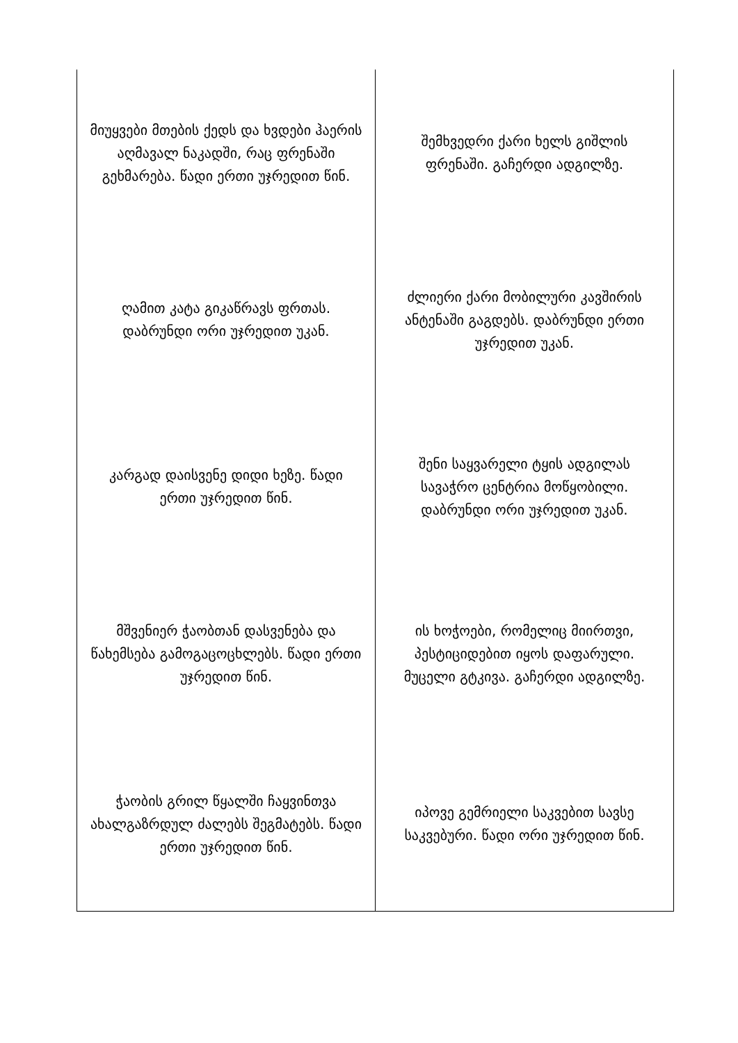| მიუყვები მთების ქედს და ხვდები ჰაერის აღმავალ ნაკადში, რაც ფრენაში გეხმარება. წადი ერთი უჯრედით წინ. | შემხვედრი ქარი ხელს გიშლის ფრენაში. გაჩერდი ადგილზე. |
| ღამით კატა გიკაწრავს ფრთას. დაბრუნდი ორი უჯრედით უკან. | ძლიერი ქარი მობილური კავშირის ანტენაში გაგდებს. დაბრუნდი ერთი უჯრედით უკან. |
| კარგად დაისვენე დიდი ხეზე. წადი ერთი უჯრედით წინ. | შენი საყვარელი ტყის ადგილას სავაჭრო ცენტრია მოწყობილი. დაბრუნდი ორი უჯრედით უკან. |
| მშვენიერ ჭაობთან დასვენება და წახემსება გამოგაცოცხლებს. წადი ერთი უჯრედით წინ. | ის ხოჭოები, რომელიც მიირთვი, პესტიციდებით იყოს დაფარული. მუცელი გტკივა. გაჩერდი ადგილზე. |
| ჭაობის გრილ წყალში ჩაყვინთვა ახალგაზრდულ ძალებს შეგმატებს. წადი ერთი უჯრედით წინ. | იპოვე გემრიელი საკვებით სავსე საკვებური. წადი ორი უჯრედით წინ. |